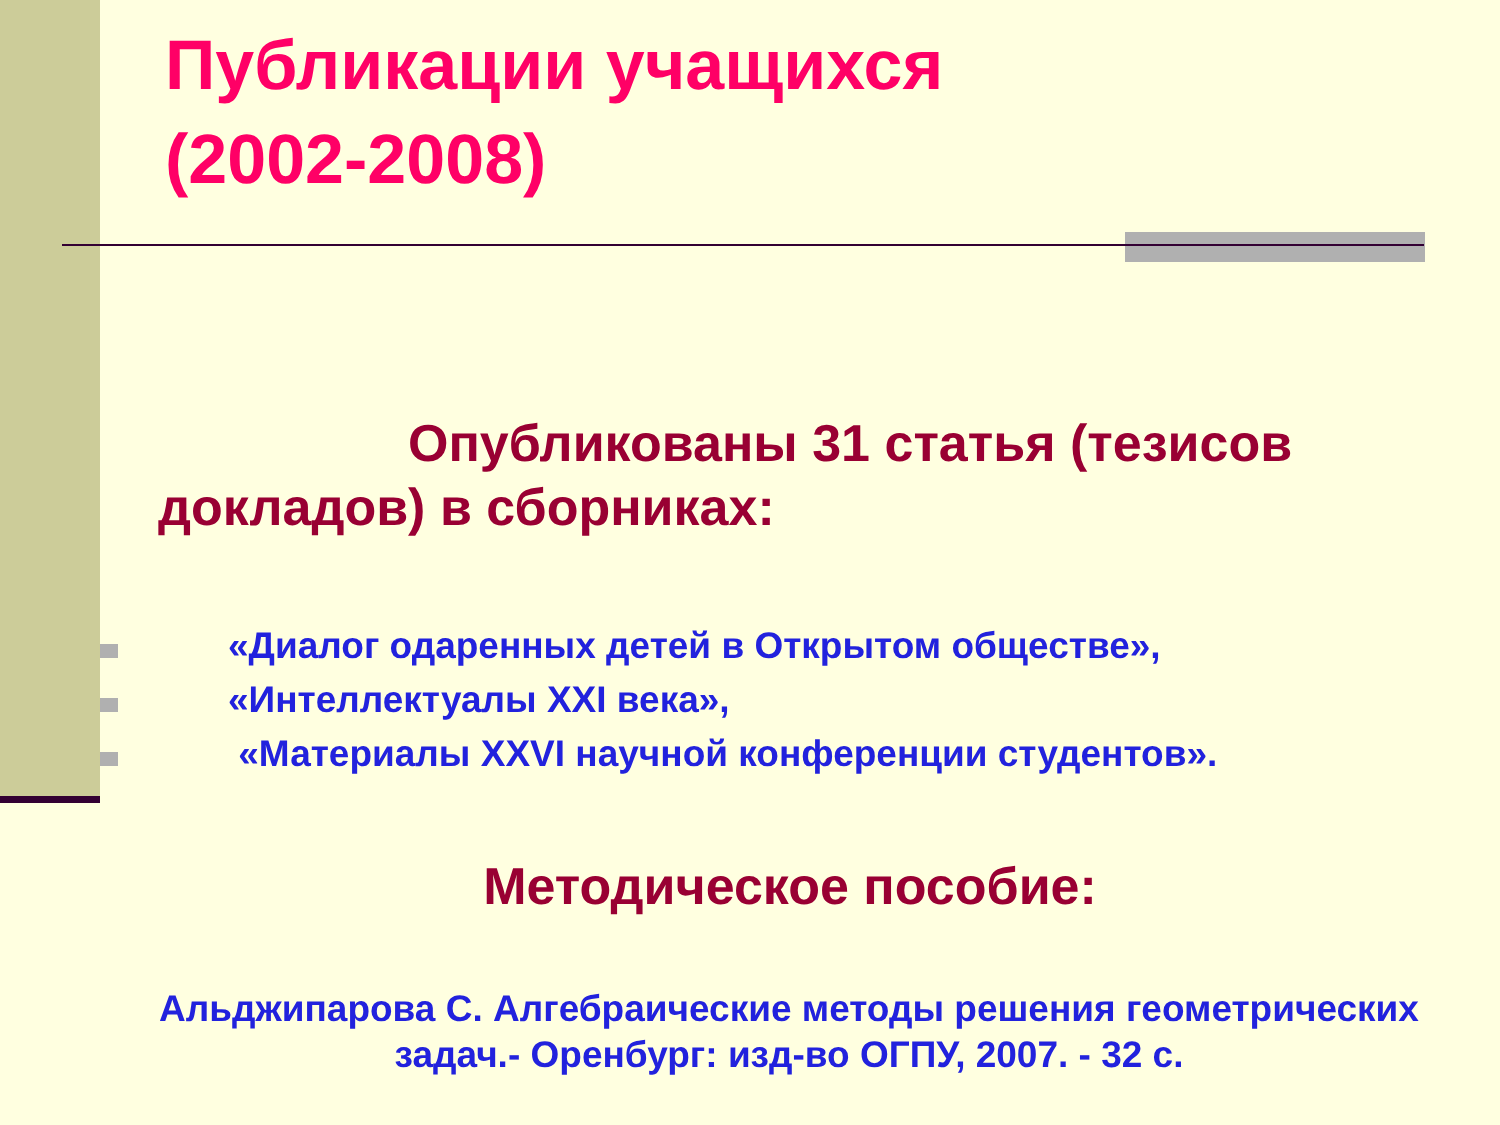Публикации учащихся
(2002-2008)
Опубликованы 31 статья (тезисов докладов) в сборниках:
«Диалог одаренных детей в Открытом обществе»,
«Интеллектуалы XXI века»,
«Материалы XXVI научной конференции студентов».
Методическое пособие:
Альджипарова С. Алгебраические методы решения геометрических задач.- Оренбург: изд-во ОГПУ, 2007. - 32 с.